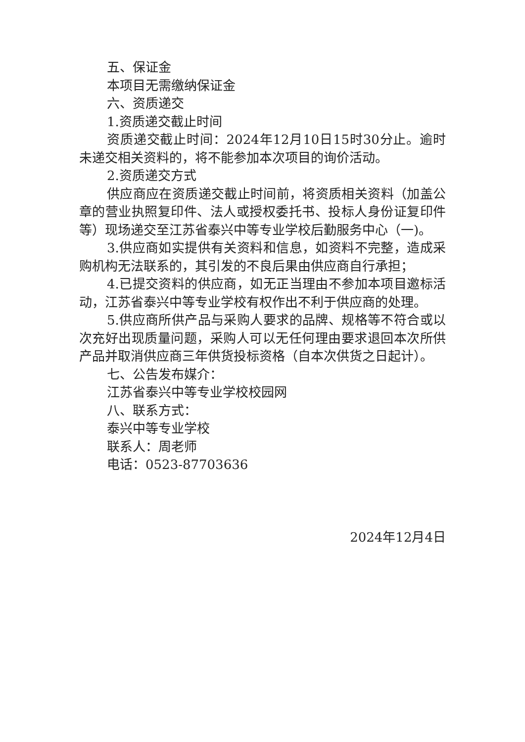五、保证金
本项目无需缴纳保证金
六、资质递交
1.资质递交截止时间
资质递交截止时间：2024年12月10日15时30分止。逾时未递交相关资料的，将不能参加本次项目的询价活动。
2.资质递交方式
供应商应在资质递交截止时间前，将资质相关资料（加盖公章的营业执照复印件、法人或授权委托书、投标人身份证复印件等）现场递交至江苏省泰兴中等专业学校后勤服务中心（一)。
3.供应商如实提供有关资料和信息，如资料不完整，造成采购机构无法联系的，其引发的不良后果由供应商自行承担；
4.已提交资料的供应商，如无正当理由不参加本项目邀标活动，江苏省泰兴中等专业学校有权作出不利于供应商的处理。
5.供应商所供产品与采购人要求的品牌、规格等不符合或以次充好出现质量问题，采购人可以无任何理由要求退回本次所供产品并取消供应商三年供货投标资格（自本次供货之日起计）。
七、公告发布媒介：
江苏省泰兴中等专业学校校园网
八、联系方式：
泰兴中等专业学校
联系人：周老师
电话：0523-87703636
2024年12月4日